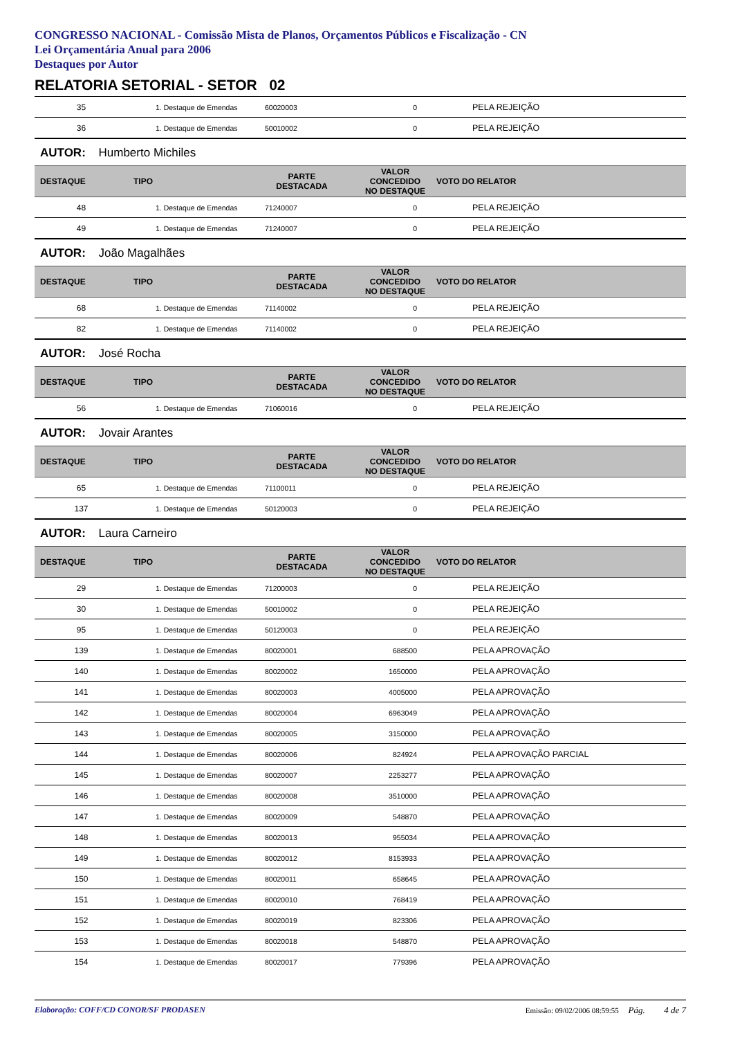CONGRESSO NACIONAL - Comissão Mista de Planos, Orçamentos Públicos e Fiscalização - CN
Lei Orçamentária Anual para 2006
Destaques por Autor
RELATORIA SETORIAL - SETOR 02
| 35 | 1. Destaque de Emendas | 60020003 | 0 | PELA REJEIÇÃO |
| 36 | 1. Destaque de Emendas | 50010002 | 0 | PELA REJEIÇÃO |
AUTOR: Humberto Michiles
| DESTAQUE | TIPO | PARTE DESTACADA | VALOR CONCEDIDO NO DESTAQUE | VOTO DO RELATOR |
| --- | --- | --- | --- | --- |
| 48 | 1. Destaque de Emendas | 71240007 | 0 | PELA REJEIÇÃO |
| 49 | 1. Destaque de Emendas | 71240007 | 0 | PELA REJEIÇÃO |
AUTOR: João Magalhães
| DESTAQUE | TIPO | PARTE DESTACADA | VALOR CONCEDIDO NO DESTAQUE | VOTO DO RELATOR |
| --- | --- | --- | --- | --- |
| 68 | 1. Destaque de Emendas | 71140002 | 0 | PELA REJEIÇÃO |
| 82 | 1. Destaque de Emendas | 71140002 | 0 | PELA REJEIÇÃO |
AUTOR: José Rocha
| DESTAQUE | TIPO | PARTE DESTACADA | VALOR CONCEDIDO NO DESTAQUE | VOTO DO RELATOR |
| --- | --- | --- | --- | --- |
| 56 | 1. Destaque de Emendas | 71060016 | 0 | PELA REJEIÇÃO |
AUTOR: Jovair Arantes
| DESTAQUE | TIPO | PARTE DESTACADA | VALOR CONCEDIDO NO DESTAQUE | VOTO DO RELATOR |
| --- | --- | --- | --- | --- |
| 65 | 1. Destaque de Emendas | 71100011 | 0 | PELA REJEIÇÃO |
| 137 | 1. Destaque de Emendas | 50120003 | 0 | PELA REJEIÇÃO |
AUTOR: Laura Carneiro
| DESTAQUE | TIPO | PARTE DESTACADA | VALOR CONCEDIDO NO DESTAQUE | VOTO DO RELATOR |
| --- | --- | --- | --- | --- |
| 29 | 1. Destaque de Emendas | 71200003 | 0 | PELA REJEIÇÃO |
| 30 | 1. Destaque de Emendas | 50010002 | 0 | PELA REJEIÇÃO |
| 95 | 1. Destaque de Emendas | 50120003 | 0 | PELA REJEIÇÃO |
| 139 | 1. Destaque de Emendas | 80020001 | 688500 | PELA APROVAÇÃO |
| 140 | 1. Destaque de Emendas | 80020002 | 1650000 | PELA APROVAÇÃO |
| 141 | 1. Destaque de Emendas | 80020003 | 4005000 | PELA APROVAÇÃO |
| 142 | 1. Destaque de Emendas | 80020004 | 6963049 | PELA APROVAÇÃO |
| 143 | 1. Destaque de Emendas | 80020005 | 3150000 | PELA APROVAÇÃO |
| 144 | 1. Destaque de Emendas | 80020006 | 824924 | PELA APROVAÇÃO PARCIAL |
| 145 | 1. Destaque de Emendas | 80020007 | 2253277 | PELA APROVAÇÃO |
| 146 | 1. Destaque de Emendas | 80020008 | 3510000 | PELA APROVAÇÃO |
| 147 | 1. Destaque de Emendas | 80020009 | 548870 | PELA APROVAÇÃO |
| 148 | 1. Destaque de Emendas | 80020013 | 955034 | PELA APROVAÇÃO |
| 149 | 1. Destaque de Emendas | 80020012 | 8153933 | PELA APROVAÇÃO |
| 150 | 1. Destaque de Emendas | 80020011 | 658645 | PELA APROVAÇÃO |
| 151 | 1. Destaque de Emendas | 80020010 | 768419 | PELA APROVAÇÃO |
| 152 | 1. Destaque de Emendas | 80020019 | 823306 | PELA APROVAÇÃO |
| 153 | 1. Destaque de Emendas | 80020018 | 548870 | PELA APROVAÇÃO |
| 154 | 1. Destaque de Emendas | 80020017 | 779396 | PELA APROVAÇÃO |
Elaboração: COFF/CD CONOR/SF PRODASEN Emissão: 09/02/2006 08:59:55 Pág. 4 de 7